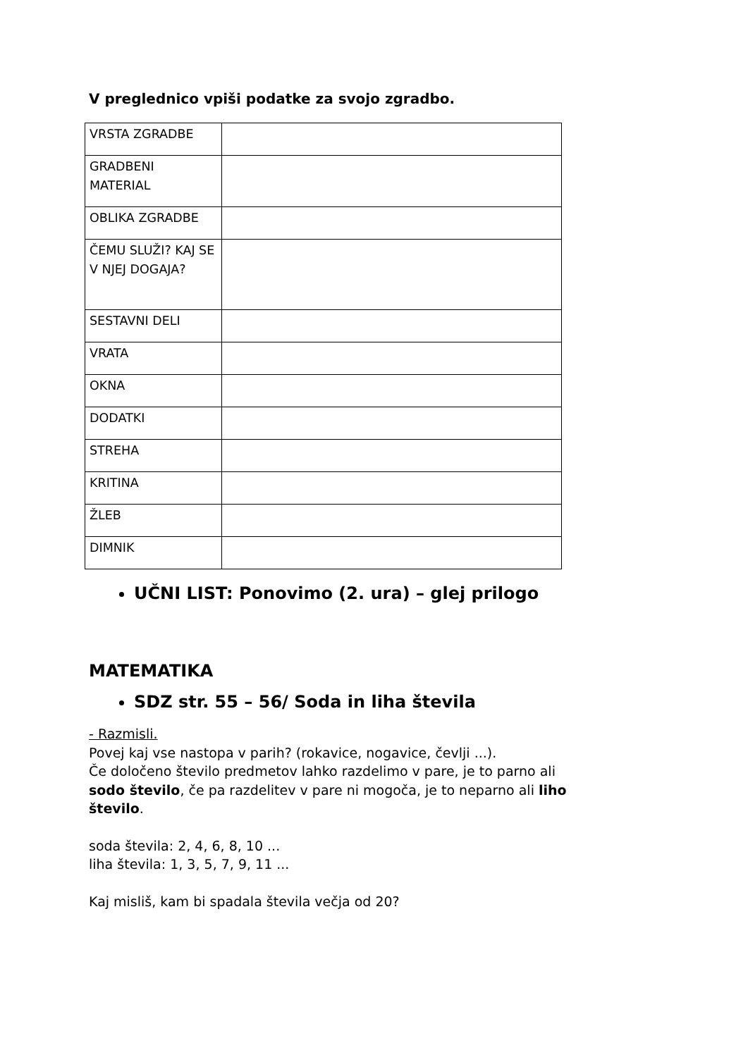V preglednico vpiši podatke za svojo zgradbo.
| VRSTA ZGRADBE | |
| GRADBENI MATERIAL | |
| OBLIKA ZGRADBE | |
| ČEMU SLUŽI? KAJ SE V NJEJ DOGAJA? | |
| SESTAVNI DELI | |
| VRATA | |
| OKNA | |
| DODATKI | |
| STREHA | |
| KRITINA | |
| ŽLEB | |
| DIMNIK | |
UČNI LIST: Ponovimo (2. ura) – glej prilogo
MATEMATIKA
SDZ str. 55 – 56/ Soda in liha števila
- Razmisli.
Povej kaj vse nastopa v parih? (rokavice, nogavice, čevlji ...).
Če določeno število predmetov lahko razdelimo v pare, je to parno ali
sodo število, če pa razdelitev v pare ni mogoča, je to neparno ali liho
število.
soda števila: 2, 4, 6, 8, 10 ...
liha števila: 1, 3, 5, 7, 9, 11 ...
Kaj misliš, kam bi spadala števila večja od 20?